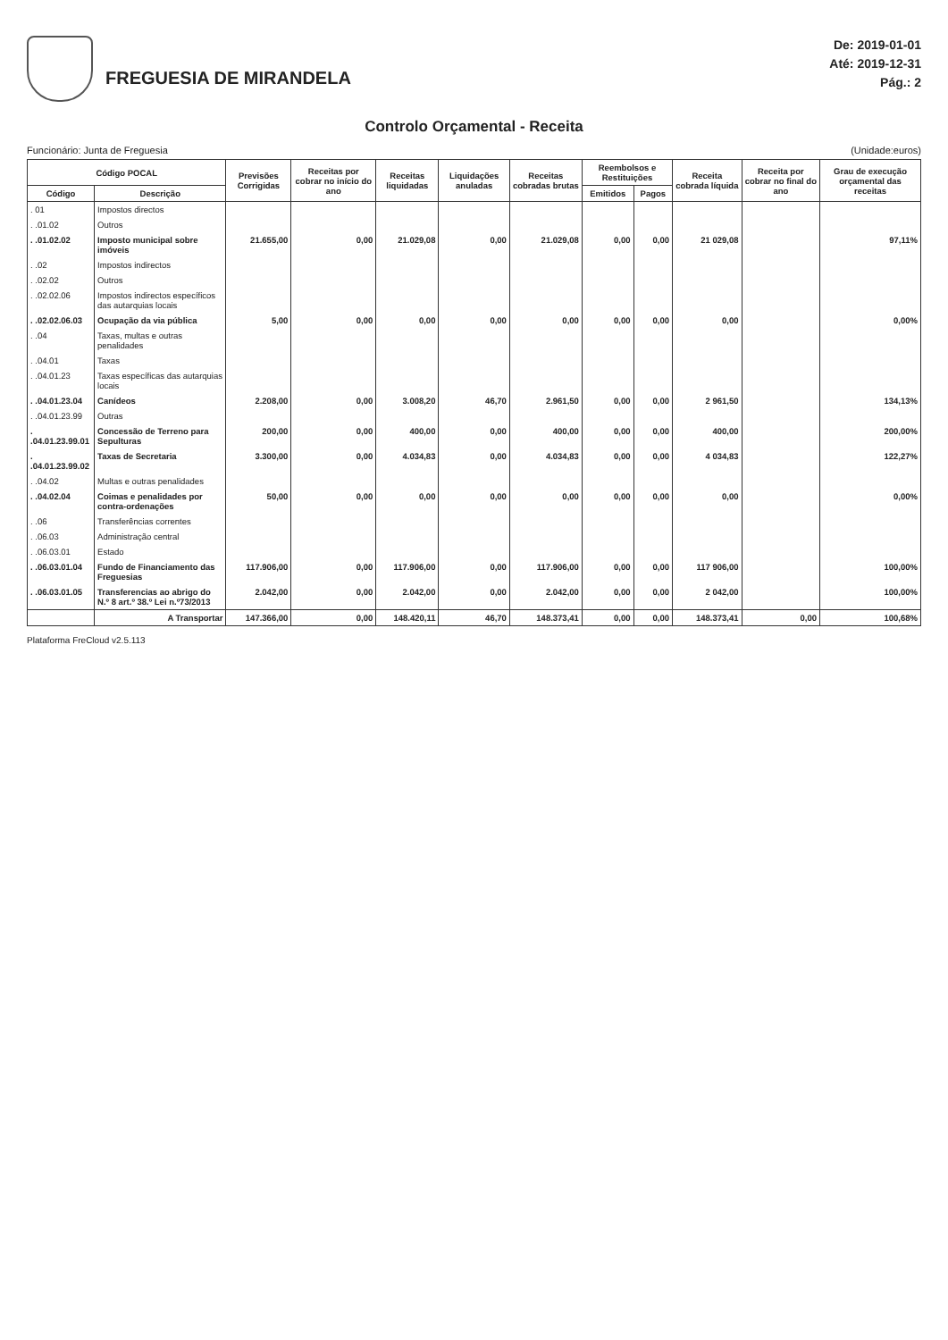FREGUESIA DE MIRANDELA
De: 2019-01-01
Até: 2019-12-31
Pág.: 2
Controlo Orçamental - Receita
Funcionário: Junta de Freguesia (Unidade:euros)
| Código POCAL | | Previsões Corrigidas | Receitas por cobrar no início do ano | Receitas liquidadas | Liquidações anuladas | Receitas cobradas brutas | Reembolsos e Restituições | | Receita cobrada líquida | Receita por cobrar no final do ano | Grau de execução orçamental das receitas |
| --- | --- | --- | --- | --- | --- | --- | --- | --- | --- | --- | --- |
| Código | Descrição | | | | | | Emitidos | Pagos | | | |
| . 01 | Impostos directos | | | | | | | | | | |
| . .01.02 | Outros | | | | | | | | | | |
| . .01.02.02 | Imposto municipal sobre imóveis | 21.655,00 | 0,00 | 21.029,08 | 0,00 | 21.029,08 | 0,00 | 0,00 | 21 029,08 | | 97,11% |
| . .02 | Impostos indirectos | | | | | | | | | | |
| . .02.02 | Outros | | | | | | | | | | |
| . .02.02.06 | Impostos indirectos específicos das autarquias locais | | | | | | | | | | |
| . .02.02.06.03 | Ocupação da via pública | 5,00 | 0,00 | 0,00 | 0,00 | 0,00 | 0,00 | 0,00 | 0,00 | | 0,00% |
| . .04 | Taxas, multas e outras penalidades | | | | | | | | | | |
| . .04.01 | Taxas | | | | | | | | | | |
| . .04.01.23 | Taxas específicas das autarquias locais | | | | | | | | | | |
| . .04.01.23.04 | Canídeos | 2.208,00 | 0,00 | 3.008,20 | 46,70 | 2.961,50 | 0,00 | 0,00 | 2 961,50 | | 134,13% |
| . .04.01.23.99 | Outras | | | | | | | | | | |
| . .04.01.23.99.01 | Concessão de Terreno para Sepulturas | 200,00 | 0,00 | 400,00 | 0,00 | 400,00 | 0,00 | 0,00 | 400,00 | | 200,00% |
| . .04.01.23.99.02 | Taxas de Secretaria | 3.300,00 | 0,00 | 4.034,83 | 0,00 | 4.034,83 | 0,00 | 0,00 | 4 034,83 | | 122,27% |
| . .04.02 | Multas e outras penalidades | | | | | | | | | | |
| . .04.02.04 | Coimas e penalidades por contra-ordenações | 50,00 | 0,00 | 0,00 | 0,00 | 0,00 | 0,00 | 0,00 | 0,00 | | 0,00% |
| . .06 | Transferências correntes | | | | | | | | | | |
| . .06.03 | Administração central | | | | | | | | | | |
| . .06.03.01 | Estado | | | | | | | | | | |
| . .06.03.01.04 | Fundo de Financiamento das Freguesias | 117.906,00 | 0,00 | 117.906,00 | 0,00 | 117.906,00 | 0,00 | 0,00 | 117 906,00 | | 100,00% |
| . .06.03.01.05 | Transferencias ao abrigo do N.º 8 art.º 38.º Lei n.º73/2013 | 2.042,00 | 0,00 | 2.042,00 | 0,00 | 2.042,00 | 0,00 | 0,00 | 2 042,00 | | 100,00% |
| | A Transportar | 147.366,00 | 0,00 | 148.420,11 | 46,70 | 148.373,41 | 0,00 | 0,00 | 148.373,41 | 0,00 | 100,68% |
Plataforma FreCloud v2.5.113